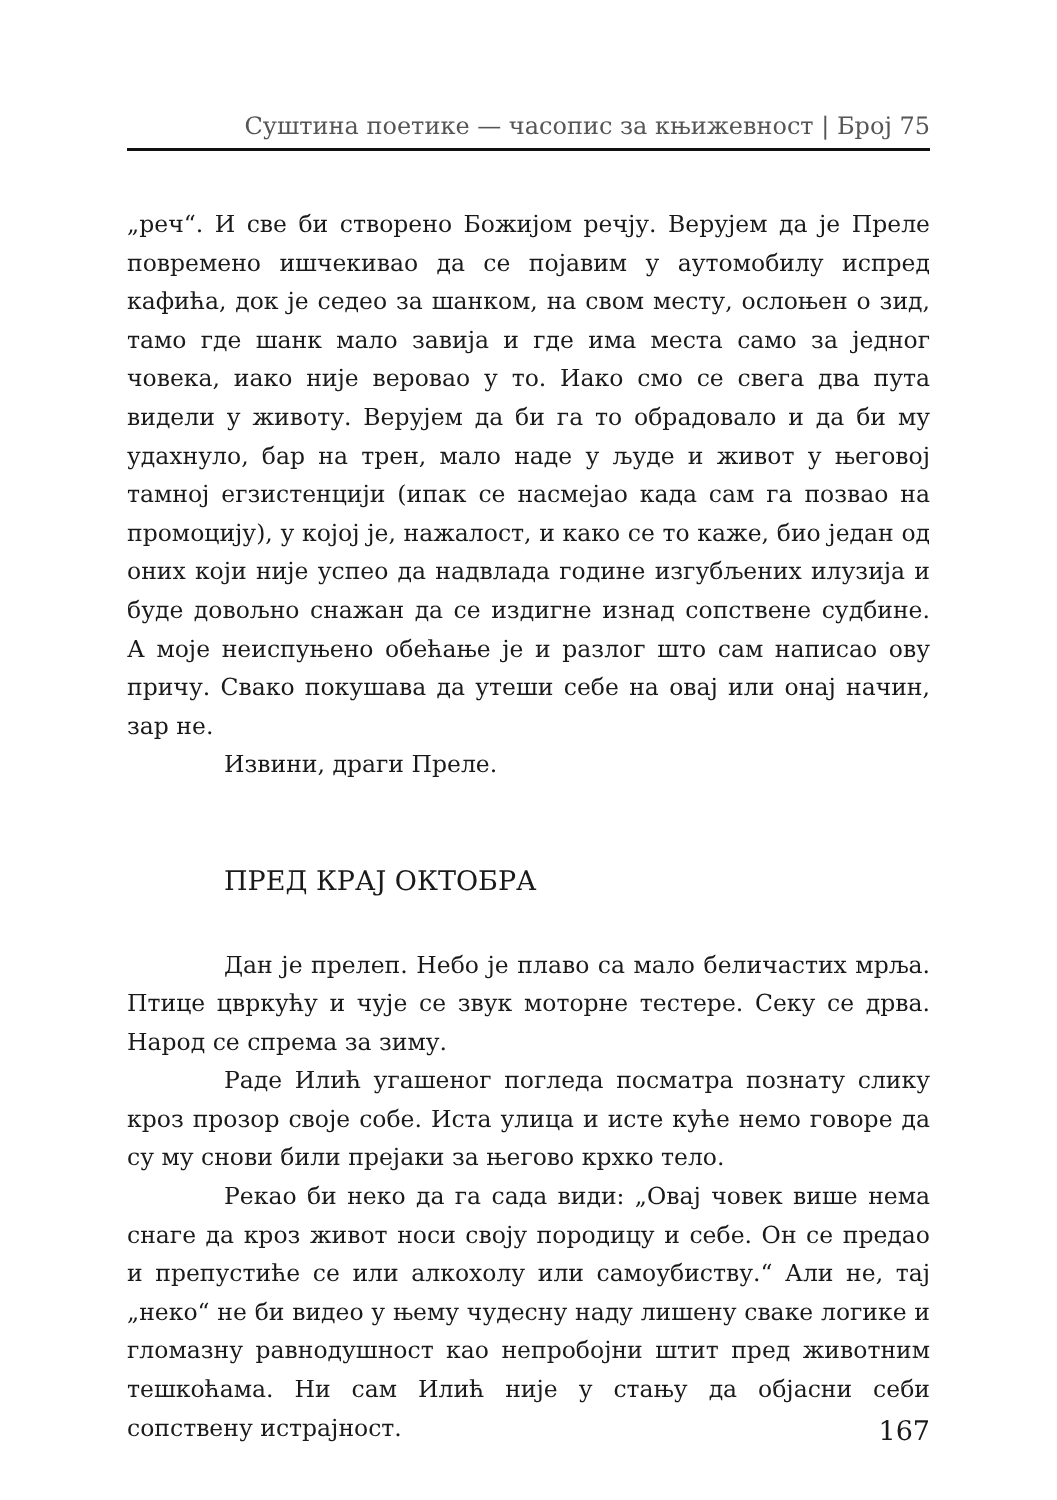Суштина поетике — часопис за књижевност | Број 75
„реч“. И све би створено Божијом речју. Верујем да је Преле повремено ишчекивао да се појавим у аутомобилу испред кафића, док је седео за шанком, на свом месту, ослоњен о зид, тамо где шанк мало завија и где има места само за једног човека, иако није веровао у то. Иако смо се свега два пута видели у животу. Верујем да би га то обрадовало и да би му удахнуло, бар на трен, мало наде у људе и живот у његовој тамној егзистенцији (ипак се насмејао када сам га позвао на промоцију), у којој је, нажалост, и како се то каже, био један од оних који није успео да надвлада године изгубљених илузија и буде довољно снажан да се издигне изнад сопствене судбине. А моје неиспуњено обећање је и разлог што сам написао ову причу. Свако покушава да утеши себе на овај или онај начин, зар не.
Извини, драги Преле.
ПРЕД КРАЈ ОКТОБРА
Дан је прелеп. Небо је плаво са мало беличастих мрља. Птице цвркућу и чује се звук моторне тестере. Секу се дрва. Народ се спрема за зиму.
Раде Илић угашеног погледа посматра познату слику кроз прозор своје собе. Иста улица и исте куће немо говоре да су му снови били прејаки за његово крхко тело.
Рекао би неко да га сада види: „Овај човек више нема снаге да кроз живот носи своју породицу и себе. Он се предао и препустиће се или алкохолу или самоубиству.“ Али не, тај „неко“ не би видео у њему чудесну наду лишену сваке логике и гломазну равнодушност као непробојни штит пред животним тешкоћама. Ни сам Илић није у стању да објасни себи сопствену истрајност.
167